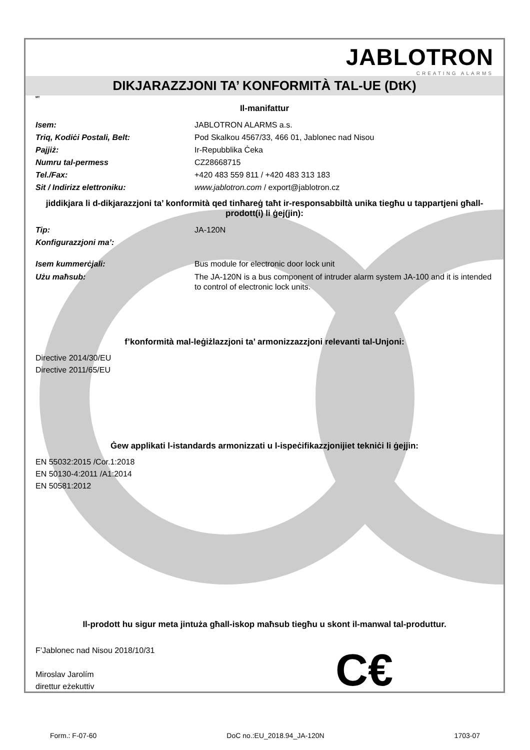JABLOTRON
CREATING ALARMS
DIKJARAZZJONI TA’ KONFORMITÀ TAL-UE (DtK)
MT
Il-manifattur
Isem: JABLOTRON ALARMS a.s.
Triq, Kodiċi Postali, Belt: Pod Skalkou 4567/33, 466 01, Jablonec nad Nisou
Pajjiż: Ir-Repubblika Ċeka
Numru tal-permess CZ28668715
Tel./Fax: +420 483 559 811 / +420 483 313 183
Sit / Indirizz elettroniku: www.jablotron.com / export@jablotron.cz
jiddikjara li d-dikjarazzjoni ta’ konformità qed tinħareġ taħt ir-responsabbiltà unika tiegħu u tappartjeni għall-prodott(i) li ġej(jin):
Tip: JA-120N
Konfigurazzjoni ma’:
Isem kummerċjali: Bus module for electronic door lock unit
Użu maħsub: The JA-120N is a bus component of intruder alarm system JA-100 and it is intended to control of electronic lock units.
f’konformità mal-leġiżlazzjoni ta’ armonizzazzjoni relevanti tal-Unjoni:
Directive 2014/30/EU
Directive 2011/65/EU
Ġew applikati l-istandards armonizzati u l-ispeċifikazzjonijiet tekniċi li ġejjin:
EN 55032:2015 /Cor.1:2018
EN 50130-4:2011 /A1:2014
EN 50581:2012
Il-prodott hu sigur meta jintuża għall-iskop maħsub tiegħu u skont il-manwal tal-produttur.
F’Jablonec nad Nisou 2018/10/31
Miroslav Jarolím
direttur eżekuttiv
C€
Form.: F-07-60 DoC no.:EU_2018.94_JA-120N 1703-07